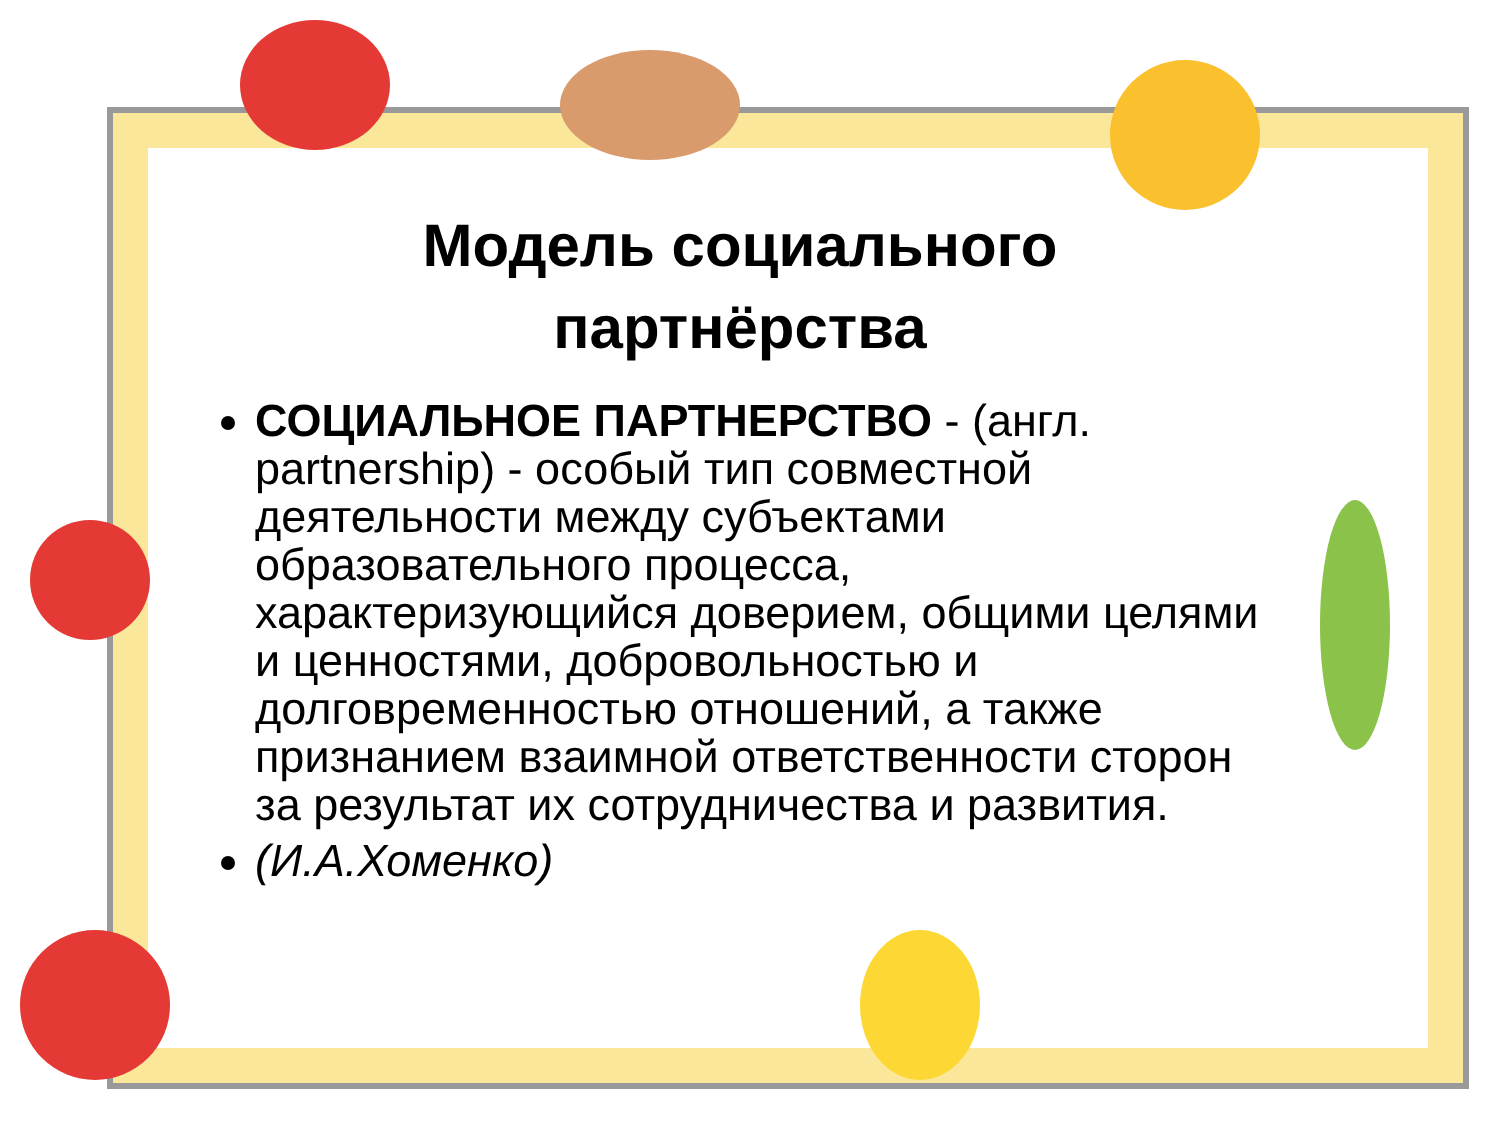Модель социального
партнёрства
СОЦИАЛЬНОЕ ПАРТНЕРСТВО - (англ. partnership) - особый тип совместной деятельности между субъектами образовательного процесса, характеризующийся доверием, общими целями и ценностями, добровольностью и долговременностью отношений, а также признанием взаимной ответственности сторон за результат их сотрудничества и развития.
(И.А.Хоменко)